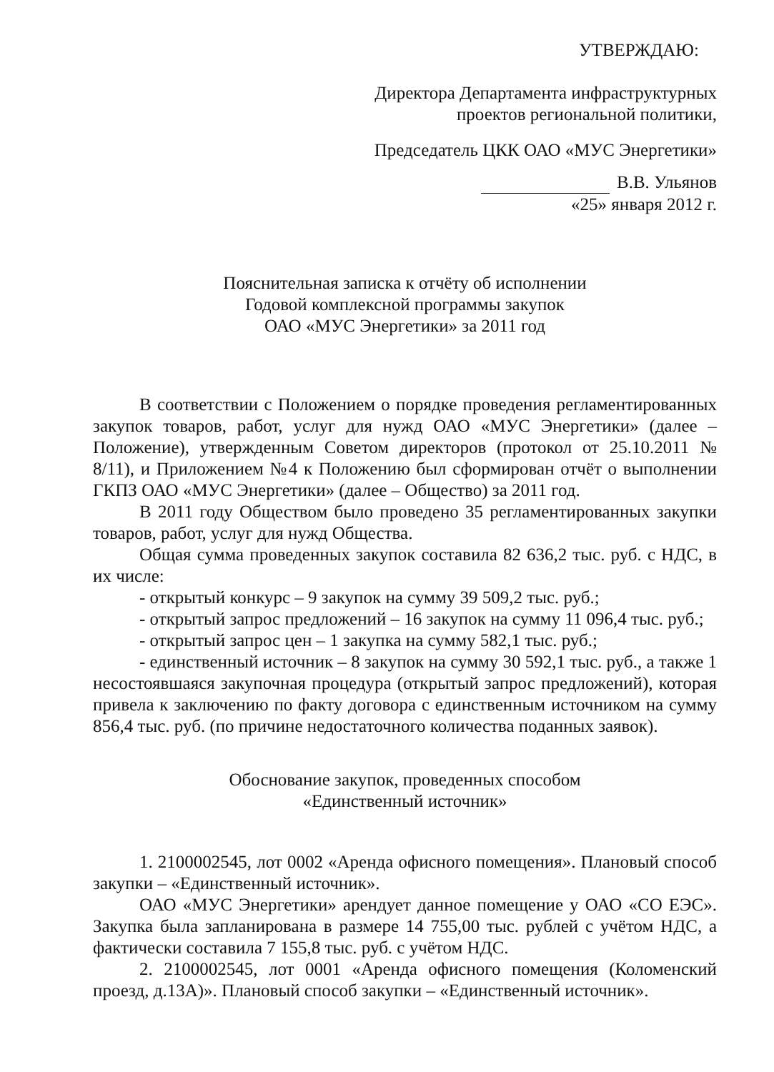УТВЕРЖДАЮ:
Директора Департамента инфраструктурных
проектов региональной политики,
Председатель ЦКК ОАО «МУС Энергетики»
В.В. Ульянов
«25» января 2012 г.
Пояснительная записка к отчёту об исполнении
Годовой комплексной программы закупок
ОАО «МУС Энергетики» за 2011 год
В соответствии с Положением о порядке проведения регламентированных закупок товаров, работ, услуг для нужд ОАО «МУС Энергетики» (далее – Положение), утвержденным Советом директоров (протокол от 25.10.2011 № 8/11), и Приложением №4 к Положению был сформирован отчёт о выполнении ГКПЗ ОАО «МУС Энергетики» (далее – Общество) за 2011 год.
В 2011 году Обществом было проведено 35 регламентированных закупки товаров, работ, услуг для нужд Общества.
Общая сумма проведенных закупок составила 82 636,2 тыс. руб. с НДС, в их числе:
- открытый конкурс – 9 закупок на сумму 39 509,2 тыс. руб.;
- открытый запрос предложений – 16 закупок на сумму 11 096,4 тыс. руб.;
- открытый запрос цен – 1 закупка на сумму 582,1 тыс. руб.;
- единственный источник – 8 закупок на сумму 30 592,1 тыс. руб., а также 1 несостоявшаяся закупочная процедура (открытый запрос предложений), которая привела к заключению по факту договора с единственным источником на сумму 856,4 тыс. руб. (по причине недостаточного количества поданных заявок).
Обоснование закупок, проведенных способом
«Единственный источник»
1. 2100002545, лот 0002 «Аренда офисного помещения». Плановый способ закупки – «Единственный источник».
ОАО «МУС Энергетики» арендует данное помещение у ОАО «СО ЕЭС». Закупка была запланирована в размере 14 755,00 тыс. рублей с учётом НДС, а фактически составила 7 155,8 тыс. руб. с учётом НДС.
2. 2100002545, лот 0001 «Аренда офисного помещения (Коломенский проезд, д.13А)». Плановый способ закупки – «Единственный источник».